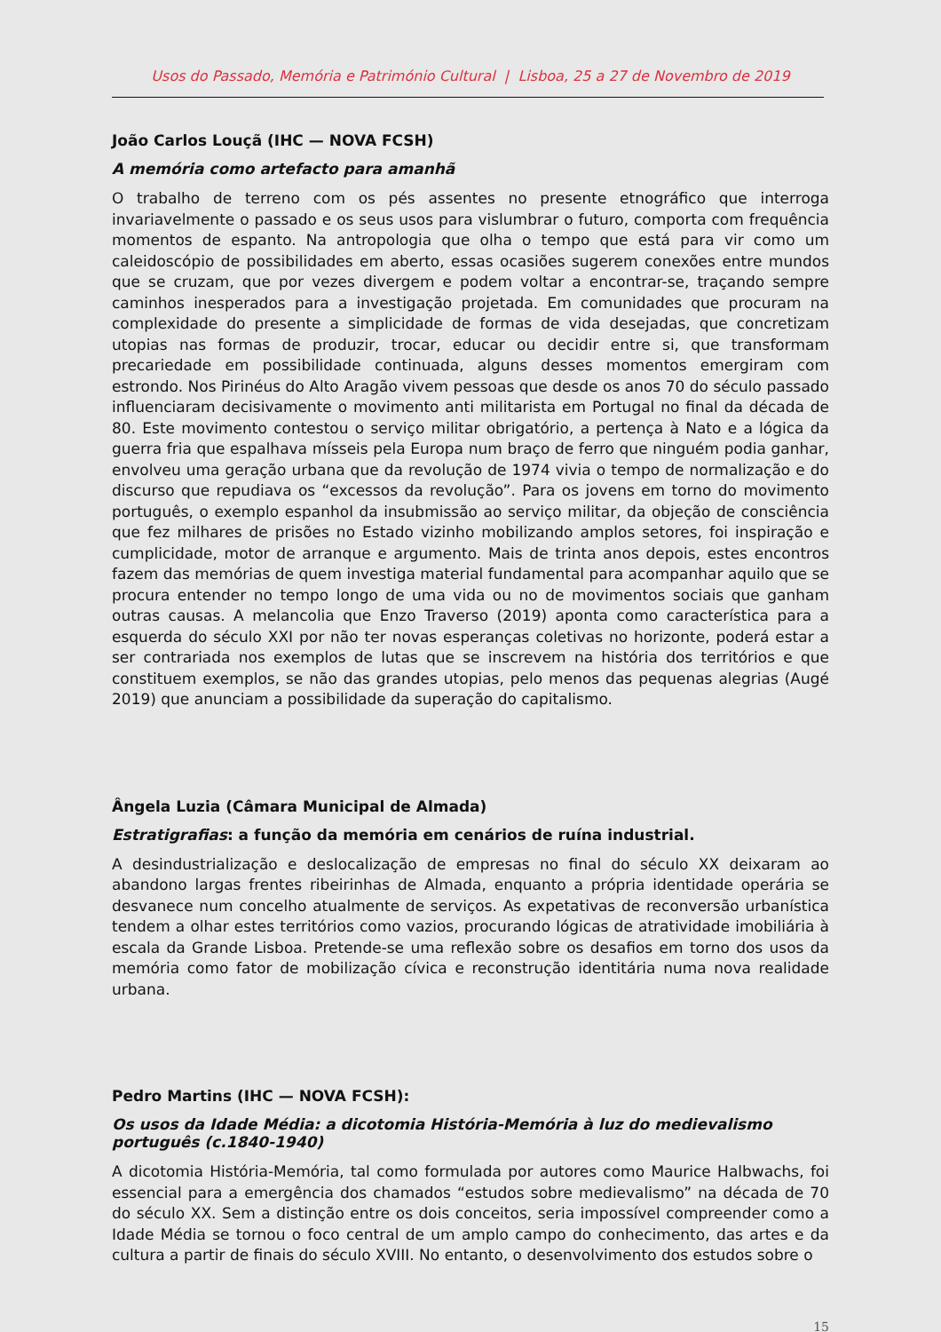Usos do Passado, Memória e Património Cultural | Lisboa, 25 a 27 de Novembro de 2019
João Carlos Louçã (IHC — NOVA FCSH)
A memória como artefacto para amanhã
O trabalho de terreno com os pés assentes no presente etnográfico que interroga invariavelmente o passado e os seus usos para vislumbrar o futuro, comporta com frequência momentos de espanto. Na antropologia que olha o tempo que está para vir como um caleidoscópio de possibilidades em aberto, essas ocasiões sugerem conexões entre mundos que se cruzam, que por vezes divergem e podem voltar a encontrar-se, traçando sempre caminhos inesperados para a investigação projetada. Em comunidades que procuram na complexidade do presente a simplicidade de formas de vida desejadas, que concretizam utopias nas formas de produzir, trocar, educar ou decidir entre si, que transformam precariedade em possibilidade continuada, alguns desses momentos emergiram com estrondo. Nos Pirinéus do Alto Aragão vivem pessoas que desde os anos 70 do século passado influenciaram decisivamente o movimento anti militarista em Portugal no final da década de 80. Este movimento contestou o serviço militar obrigatório, a pertença à Nato e a lógica da guerra fria que espalhava mísseis pela Europa num braço de ferro que ninguém podia ganhar, envolveu uma geração urbana que da revolução de 1974 vivia o tempo de normalização e do discurso que repudiava os “excessos da revolução”. Para os jovens em torno do movimento português, o exemplo espanhol da insubmissão ao serviço militar, da objeção de consciência que fez milhares de prisões no Estado vizinho mobilizando amplos setores, foi inspiração e cumplicidade, motor de arranque e argumento. Mais de trinta anos depois, estes encontros fazem das memórias de quem investiga material fundamental para acompanhar aquilo que se procura entender no tempo longo de uma vida ou no de movimentos sociais que ganham outras causas. A melancolia que Enzo Traverso (2019) aponta como característica para a esquerda do século XXI por não ter novas esperanças coletivas no horizonte, poderá estar a ser contrariada nos exemplos de lutas que se inscrevem na história dos territórios e que constituem exemplos, se não das grandes utopias, pelo menos das pequenas alegrias (Augé 2019) que anunciam a possibilidade da superação do capitalismo.
Ângela Luzia (Câmara Municipal de Almada)
Estratigrafias: a função da memória em cenários de ruína industrial.
A desindustrialização e deslocalização de empresas no final do século XX deixaram ao abandono largas frentes ribeirinhas de Almada, enquanto a própria identidade operária se desvanece num concelho atualmente de serviços. As expetativas de reconversão urbanística tendem a olhar estes territórios como vazios, procurando lógicas de atratividade imobiliária à escala da Grande Lisboa. Pretende-se uma reflexão sobre os desafios em torno dos usos da memória como fator de mobilização cívica e reconstrução identitária numa nova realidade urbana.
Pedro Martins (IHC — NOVA FCSH):
Os usos da Idade Média: a dicotomia História-Memória à luz do medievalismo português (c.1840-1940)
A dicotomia História-Memória, tal como formulada por autores como Maurice Halbwachs, foi essencial para a emergência dos chamados “estudos sobre medievalismo” na década de 70 do século XX. Sem a distinção entre os dois conceitos, seria impossível compreender como a Idade Média se tornou o foco central de um amplo campo do conhecimento, das artes e da cultura a partir de finais do século XVIII. No entanto, o desenvolvimento dos estudos sobre o
15